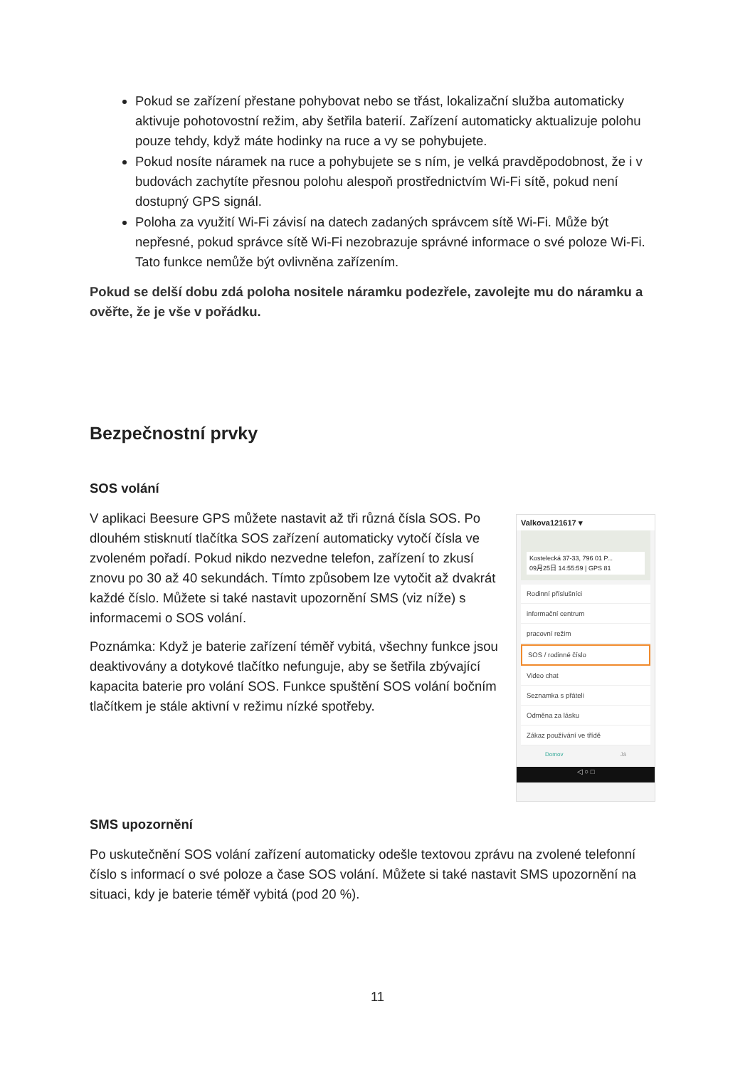Pokud se zařízení přestane pohybovat nebo se třást, lokalizační služba automaticky aktivuje pohotovostní režim, aby šetřila baterií. Zařízení automaticky aktualizuje polohu pouze tehdy, když máte hodinky na ruce a vy se pohybujete.
Pokud nosíte náramek na ruce a pohybujete se s ním, je velká pravděpodobnost, že i v budovách zachytíte přesnou polohu alespoň prostřednictvím Wi-Fi sítě, pokud není dostupný GPS signál.
Poloha za využití Wi-Fi závisí na datech zadaných správcem sítě Wi-Fi. Může být nepřesné, pokud správce sítě Wi-Fi nezobrazuje správné informace o své poloze Wi-Fi. Tato funkce nemůže být ovlivněna zařízením.
Pokud se delší dobu zdá poloha nositele náramku podezřele, zavolejte mu do náramku a ověřte, že je vše v pořádku.
Bezpečnostní prvky
SOS volání
V aplikaci Beesure GPS můžete nastavit až tři různá čísla SOS. Po dlouhém stisknutí tlačítka SOS zařízení automaticky vytočí čísla ve zvoleném pořadí. Pokud nikdo nezvedne telefon, zařízení to zkusí znovu po 30 až 40 sekundách. Tímto způsobem lze vytočit až dvakrát každé číslo. Můžete si také nastavit upozornění SMS (viz níže) s informacemi o SOS volání.
Poznámka: Když je baterie zařízení téměř vybitá, všechny funkce jsou deaktivovány a dotykové tlačítko nefunguje, aby se šetřila zbývající kapacita baterie pro volání SOS. Funkce spuštění SOS volání bočním tlačítkem je stále aktivní v režimu nízké spotřeby.
Valkova121617 ▾
Kostelecká 37-33, 796 01 P...
09月25日 14:55:59 | GPS 81
Rodinní příslušníci
informační centrum
pracovní režim
SOS / rodinné číslo
Video chat
Seznamka s přáteli
Odměna za lásku
Zákaz používání ve třídě
Domov Já
◁ ○ □
SMS upozornění
Po uskutečnění SOS volání zařízení automaticky odešle textovou zprávu na zvolené telefonní číslo s informací o své poloze a čase SOS volání. Můžete si také nastavit SMS upozornění na situaci, kdy je baterie téměř vybitá (pod 20 %).
11